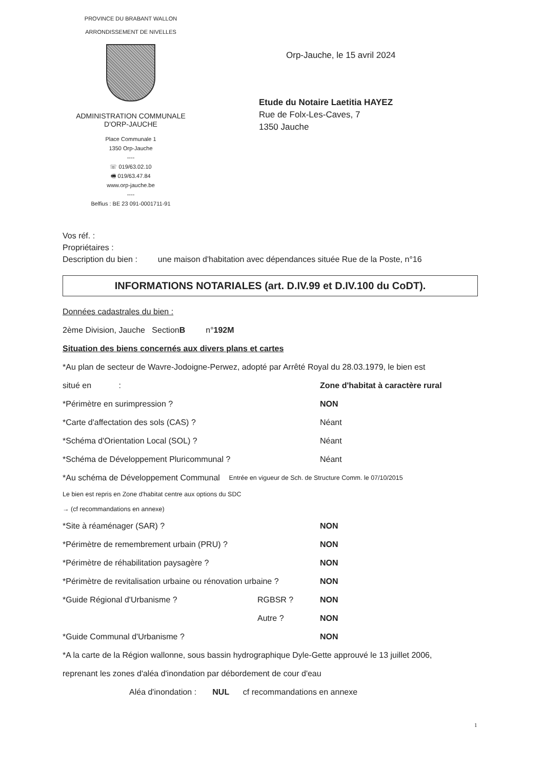PROVINCE DU BRABANT WALLON
ARRONDISSEMENT DE NIVELLES
ADMINISTRATION COMMUNALE
D'ORP-JAUCHE
Place Communale 1
1350 Orp-Jauche
----
☏ 019/63.02.10
🖷 019/63.47.84
www.orp-jauche.be
----
Belfius : BE 23 091-0001711-91
Orp-Jauche, le 15 avril 2024
Etude du Notaire Laetitia HAYEZ
Rue de Folx-Les-Caves, 7
1350 Jauche
Vos réf. :
Propriétaires :
Description du bien : une maison d'habitation avec dépendances située Rue de la Poste, n°16
INFORMATIONS NOTARIALES (art. D.IV.99 et D.IV.100 du CoDT).
Données cadastrales du bien :
2ème Division, Jauche Section B n° 192M
Situation des biens concernés aux divers plans et cartes
*Au plan de secteur de Wavre-Jodoigne-Perwez, adopté par Arrêté Royal du 28.03.1979, le bien est
situé en : Zone d'habitat à caractère rural
*Périmètre en surimpression ? NON
*Carte d'affectation des sols (CAS) ? Néant
*Schéma d'Orientation Local (SOL) ? Néant
*Schéma de Développement Pluricommunal ? Néant
*Au schéma de Développement Communal Entrée en vigueur de Sch. de Structure Comm. le 07/10/2015
Le bien est repris en Zone d'habitat centre aux options du SDC
→ (cf recommandations en annexe)
*Site à réaménager (SAR) ? NON
*Périmètre de remembrement urbain (PRU) ? NON
*Périmètre de réhabilitation paysagère ? NON
*Périmètre de revitalisation urbaine ou rénovation urbaine ? NON
*Guide Régional d'Urbanisme ? RGBSR ? NON
Autre ? NON
*Guide Communal d'Urbanisme ? NON
*A la carte de la Région wallonne, sous bassin hydrographique Dyle-Gette approuvé le 13 juillet 2006,
reprenant les zones d'aléa d'inondation par débordement de cour d'eau
Aléa d'inondation : NUL cf recommandations en annexe
1